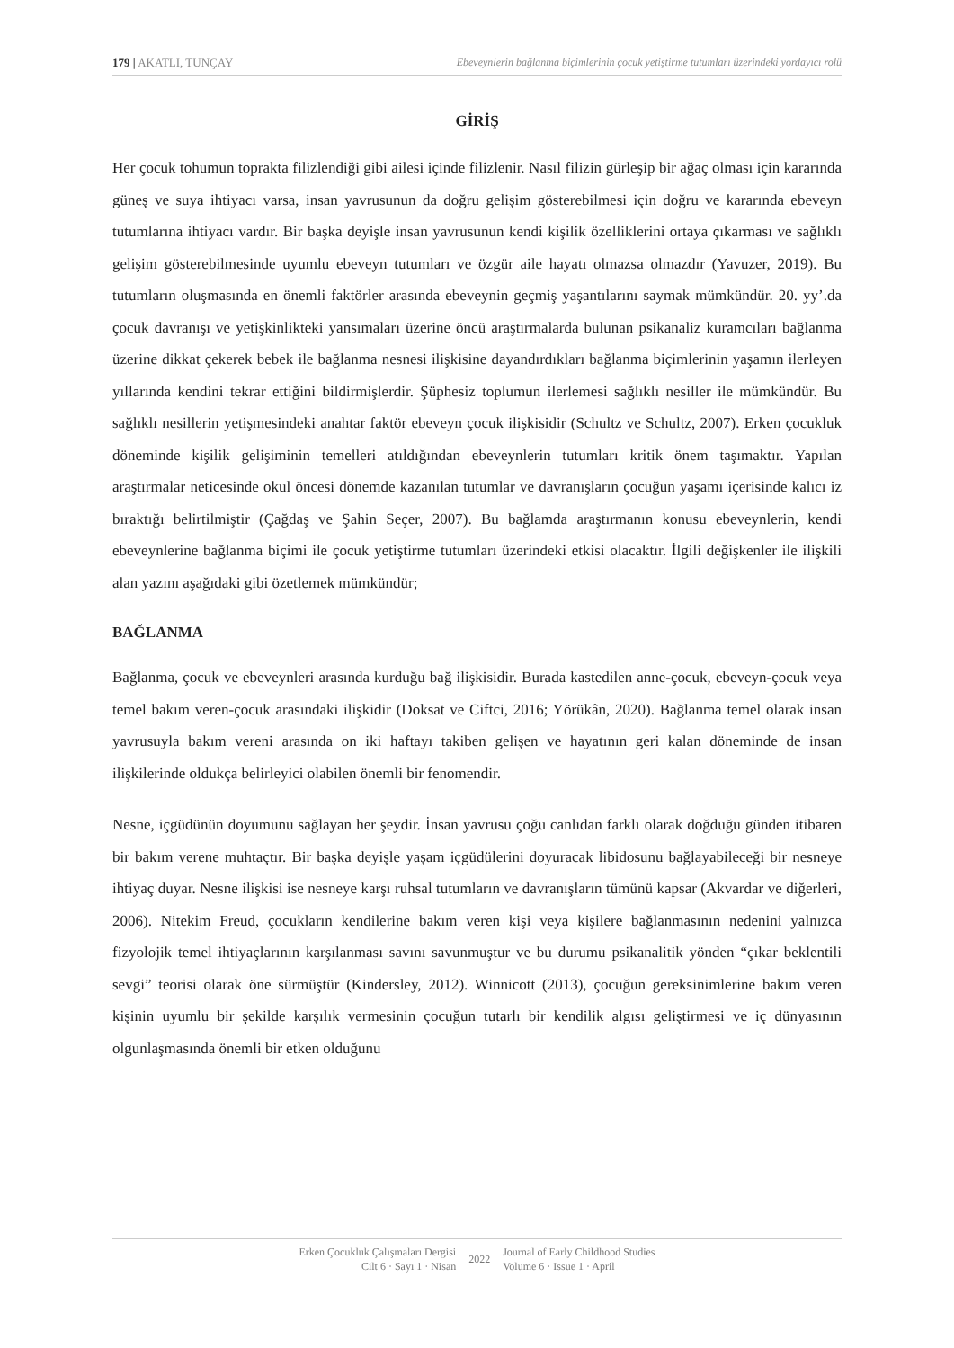179 | AKATLI, TUNÇAY Ebeveynlerin bağlanma biçimlerinin çocuk yetiştirme tutumları üzerindeki yordayıcı rolü
GİRİŞ
Her çocuk tohumun toprakta filizlendiği gibi ailesi içinde filizlenir. Nasıl filizin gürleşip bir ağaç olması için kararında güneş ve suya ihtiyacı varsa, insan yavrusunun da doğru gelişim gösterebilmesi için doğru ve kararında ebeveyn tutumlarına ihtiyacı vardır. Bir başka deyişle insan yavrusunun kendi kişilik özelliklerini ortaya çıkarması ve sağlıklı gelişim gösterebilmesinde uyumlu ebeveyn tutumları ve özgür aile hayatı olmazsa olmazdır (Yavuzer, 2019). Bu tutumların oluşmasında en önemli faktörler arasında ebeveynin geçmiş yaşantılarını saymak mümkündür. 20. yy’.da çocuk davranışı ve yetişkinlikteki yansımaları üzerine öncü araştırmalarda bulunan psikanaliz kuramcıları bağlanma üzerine dikkat çekerek bebek ile bağlanma nesnesi ilişkisine dayandırdıkları bağlanma biçimlerinin yaşamın ilerleyen yıllarında kendini tekrar ettiğini bildirmişlerdir. Şüphesiz toplumun ilerlemesi sağlıklı nesiller ile mümkündür. Bu sağlıklı nesillerin yetişmesindeki anahtar faktör ebeveyn çocuk ilişkisidir (Schultz ve Schultz, 2007). Erken çocukluk döneminde kişilik gelişiminin temelleri atıldığından ebeveynlerin tutumları kritik önem taşımaktır. Yapılan araştırmalar neticesinde okul öncesi dönemde kazanılan tutumlar ve davranışların çocuğun yaşamı içerisinde kalıcı iz bıraktığı belirtilmiştir (Çağdaş ve Şahin Seçer, 2007). Bu bağlamda araştırmanın konusu ebeveynlerin, kendi ebeveynlerine bağlanma biçimi ile çocuk yetiştirme tutumları üzerindeki etkisi olacaktır. İlgili değişkenler ile ilişkili alan yazını aşağıdaki gibi özetlemek mümkündür;
BAĞLANMA
Bağlanma, çocuk ve ebeveynleri arasında kurduğu bağ ilişkisidir. Burada kastedilen anne-çocuk, ebeveyn-çocuk veya temel bakım veren-çocuk arasındaki ilişkidir (Doksat ve Ciftci, 2016; Yörükân, 2020). Bağlanma temel olarak insan yavrusuyla bakım vereni arasında on iki haftayı takiben gelişen ve hayatının geri kalan döneminde de insan ilişkilerinde oldukça belirleyici olabilen önemli bir fenomendir.
Nesne, içgüdünün doyumunu sağlayan her şeydir. İnsan yavrusu çoğu canlıdan farklı olarak doğduğu günden itibaren bir bakım verene muhtaçtır. Bir başka deyişle yaşam içgüdülerini doyuracak libidosunu bağlayabileceği bir nesneye ihtiyaç duyar. Nesne ilişkisi ise nesneye karşı ruhsal tutumların ve davranışların tümünü kapsar (Akvardar ve diğerleri, 2006). Nitekim Freud, çocukların kendilerine bakım veren kişi veya kişilere bağlanmasının nedenini yalnızca fizyolojik temel ihtiyaçlarının karşılanması savını savunmuştur ve bu durumu psikanalitik yönden “çıkar beklentili sevgi” teorisi olarak öne sürmüştür (Kindersley, 2012). Winnicott (2013), çocuğun gereksinimlerine bakım veren kişinin uyumlu bir şekilde karşılık vermesinin çocuğun tutarlı bir kendilik algısı geliştirmesi ve iç dünyasının olgunlaşmasında önemli bir etken olduğunu
Erken Çocukluk Çalışmaları Dergisi
Cilt 6 · Sayı 1 · Nisan
2022 Journal of Early Childhood Studies
Volume 6 · Issue 1 · April